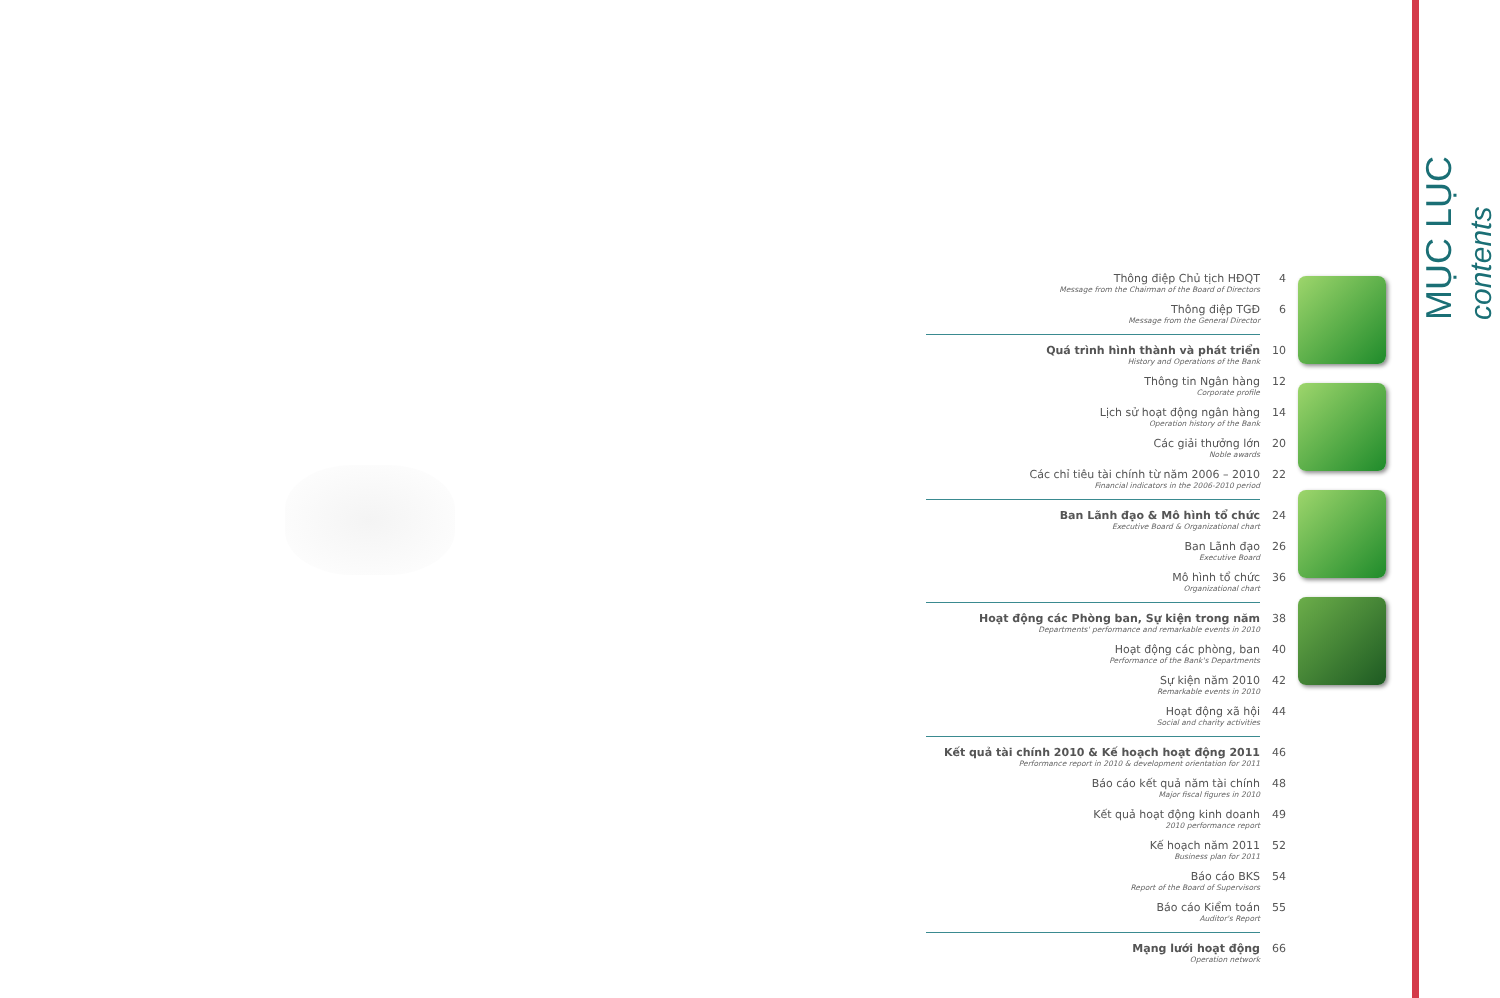Thông điệp Chủ tịch HĐQT
Message from the Chairman of the Board of Directors
4
Thông điệp TGĐ
Message from the General Director
6
Quá trình hình thành và phát triển
History and Operations of the Bank
10
Thông tin Ngân hàng
Corporate profile
12
Lịch sử hoạt động ngân hàng
Operation history of the Bank
14
Các giải thưởng lớn
Noble awards
20
Các chỉ tiêu tài chính từ năm 2006 – 2010
Financial indicators in the 2006-2010 period
22
Ban Lãnh đạo & Mô hình tổ chức
Executive Board & Organizational chart
24
Ban Lãnh đạo
Executive Board
26
Mô hình tổ chức
Organizational chart
36
Hoạt động các Phòng ban, Sự kiện trong năm
Departments' performance and remarkable events in 2010
38
Hoạt động các phòng, ban
Performance of the Bank's Departments
40
Sự kiện năm 2010
Remarkable events in 2010
42
Hoạt động xã hội
Social and charity activities
44
Kết quả tài chính 2010 & Kế hoạch hoạt động 2011
Performance report in 2010 & development orientation for 2011
46
Báo cáo kết quả năm tài chính
Major fiscal figures in 2010
48
Kết quả hoạt động kinh doanh
2010 performance report
49
Kế hoạch năm 2011
Business plan for 2011
52
Báo cáo BKS
Report of the Board of Supervisors
54
Báo cáo Kiểm toán
Auditor's Report
55
Mạng lưới hoạt động
Operation network
66
MỤC LỤC contents